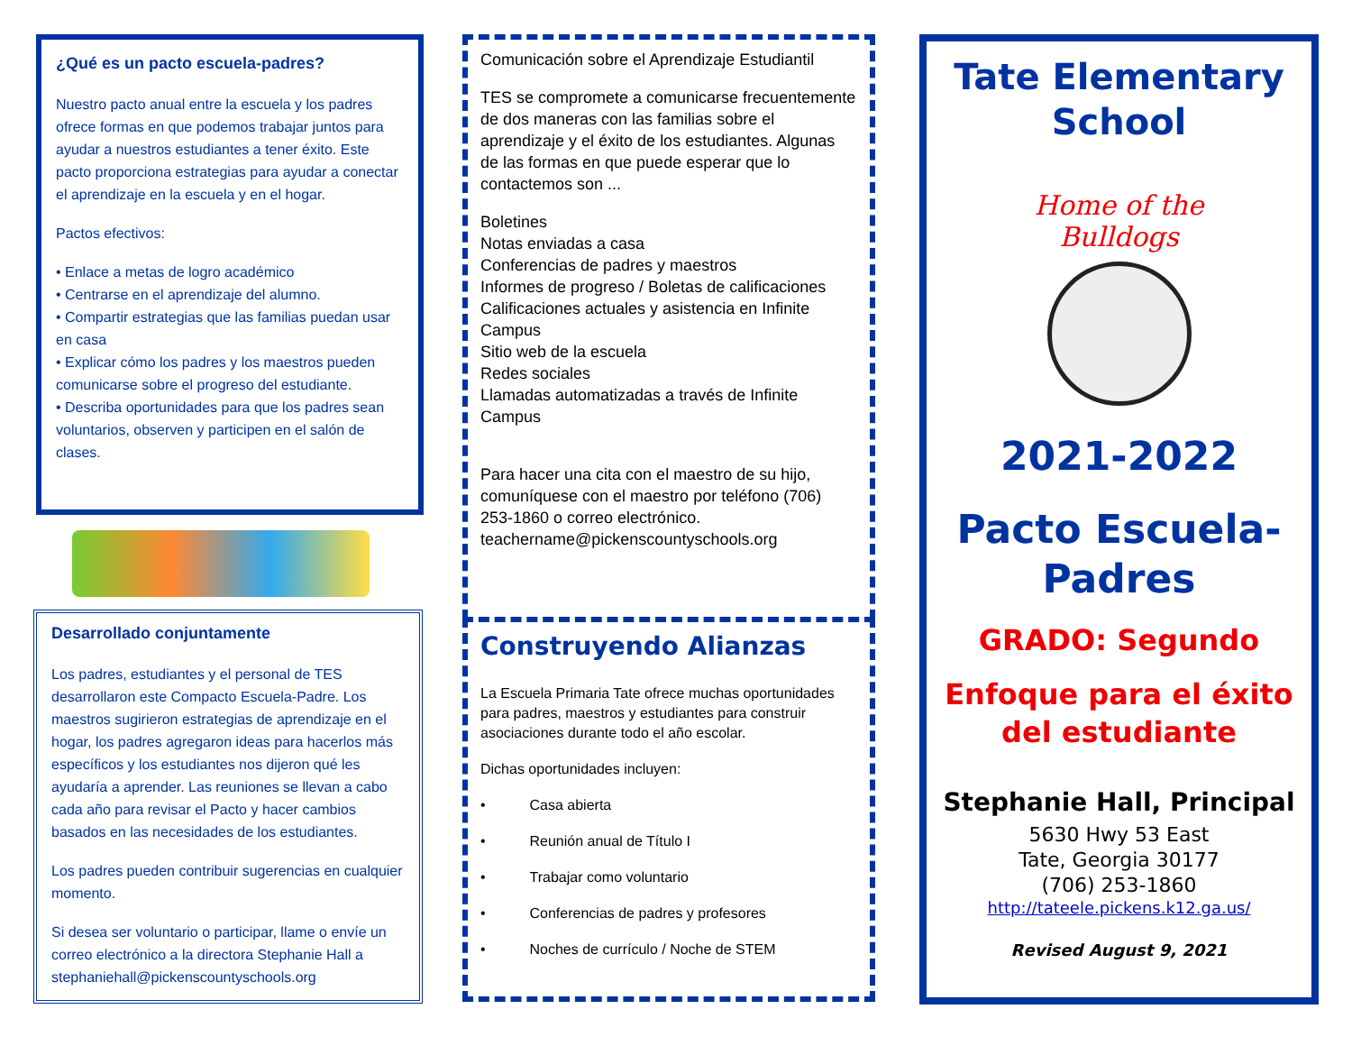¿Qué es un pacto escuela-padres?
Nuestro pacto anual entre la escuela y los padres ofrece formas en que podemos trabajar juntos para ayudar a nuestros estudiantes a tener éxito. Este pacto proporciona estrategias para ayudar a conectar el aprendizaje en la escuela y en el hogar.
Pactos efectivos:
• Enlace a metas de logro académico
• Centrarse en el aprendizaje del alumno.
• Compartir estrategias que las familias puedan usar en casa
• Explicar cómo los padres y los maestros pueden comunicarse sobre el progreso del estudiante.
• Describa oportunidades para que los padres sean voluntarios, observen y participen en el salón de clases.
Desarrollado conjuntamente
Los padres, estudiantes y el personal de TES desarrollaron este Compacto Escuela-Padre. Los maestros sugirieron estrategias de aprendizaje en el hogar, los padres agregaron ideas para hacerlos más específicos y los estudiantes nos dijeron qué les ayudaría a aprender. Las reuniones se llevan a cabo cada año para revisar el Pacto y hacer cambios basados en las necesidades de los estudiantes.
Los padres pueden contribuir sugerencias en cualquier momento.
Si desea ser voluntario o participar, llame o envíe un correo electrónico a la directora Stephanie Hall a stephaniehall@pickenscountyschools.org
Comunicación sobre el Aprendizaje Estudiantil
TES se compromete a comunicarse frecuentemente de dos maneras con las familias sobre el aprendizaje y el éxito de los estudiantes. Algunas de las formas en que puede esperar que lo contactemos son ...
Boletines
Notas enviadas a casa
Conferencias de padres y maestros
Informes de progreso / Boletas de calificaciones
Calificaciones actuales y asistencia en Infinite Campus
Sitio web de la escuela
Redes sociales
Llamadas automatizadas a través de Infinite Campus
Para hacer una cita con el maestro de su hijo, comuníquese con el maestro por teléfono (706) 253-1860 o correo electrónico. teachername@pickenscountyschools.org
Construyendo Alianzas
La Escuela Primaria Tate ofrece muchas oportunidades para padres, maestros y estudiantes para construir asociaciones durante todo el año escolar.
Dichas oportunidades incluyen:
• Casa abierta
• Reunión anual de Título I
• Trabajar como voluntario
• Conferencias de padres y profesores
• Noches de currículo / Noche de STEM
Tate Elementary
School
Home of the Bulldogs
2021-2022
Pacto Escuela-
Padres
GRADO: Segundo
Enfoque para el éxito
del estudiante
Stephanie Hall, Principal
5630 Hwy 53 East
Tate, Georgia 30177
(706) 253-1860
http://tateele.pickens.k12.ga.us/
Revised August 9, 2021